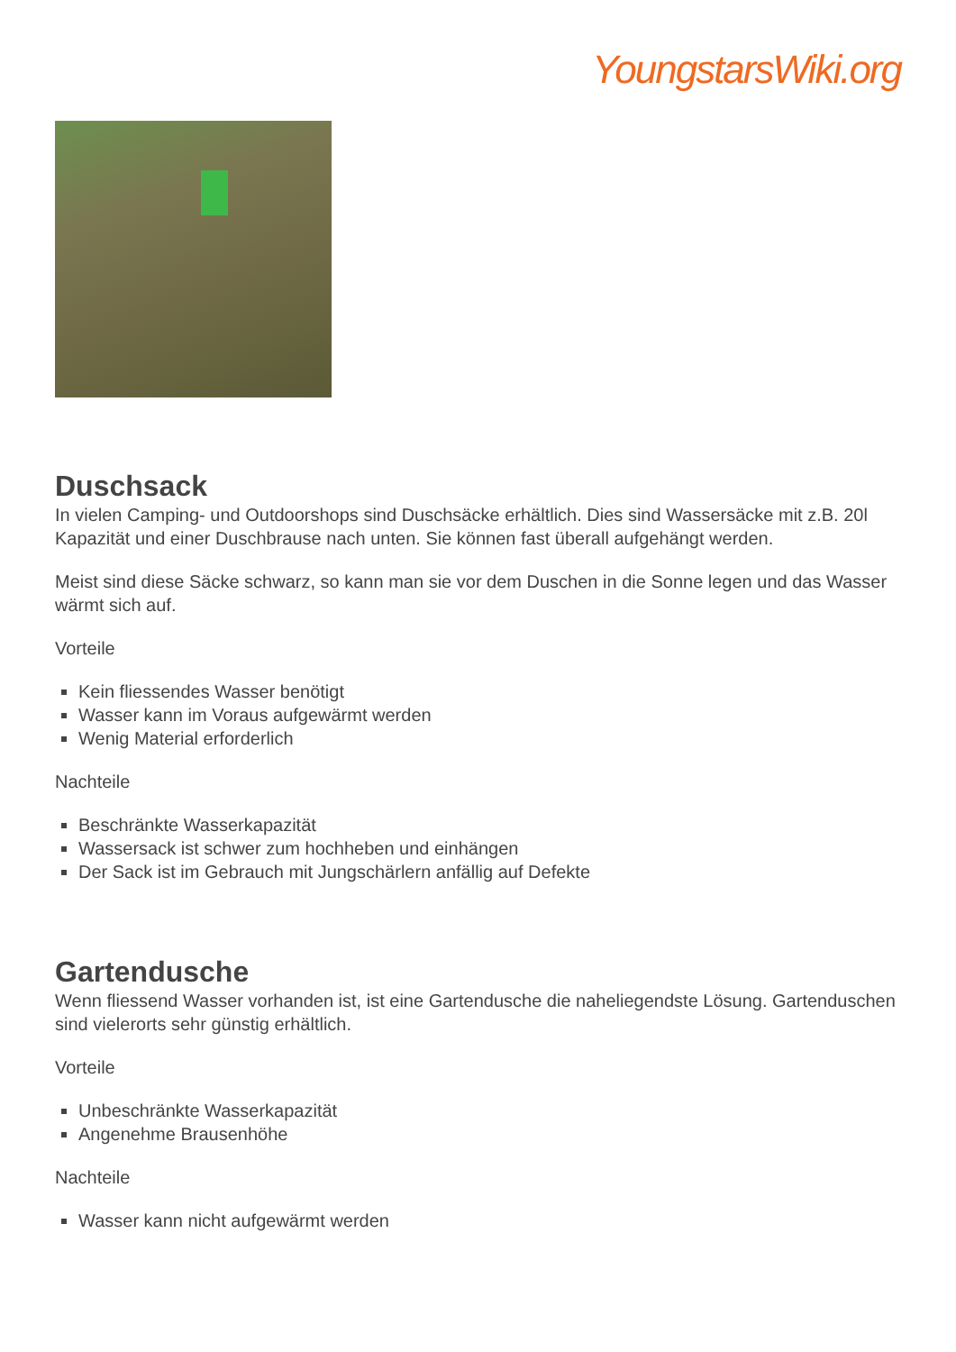YoungstarsWiki.org
Duschsack
In vielen Camping- und Outdoorshops sind Duschsäcke erhältlich. Dies sind Wassersäcke mit z.B. 20l Kapazität und einer Duschbrause nach unten. Sie können fast überall aufgehängt werden.
Meist sind diese Säcke schwarz, so kann man sie vor dem Duschen in die Sonne legen und das Wasser wärmt sich auf.
Vorteile
Kein fliessendes Wasser benötigt
Wasser kann im Voraus aufgewärmt werden
Wenig Material erforderlich
Nachteile
Beschränkte Wasserkapazität
Wassersack ist schwer zum hochheben und einhängen
Der Sack ist im Gebrauch mit Jungschärlern anfällig auf Defekte
Gartendusche
Wenn fliessend Wasser vorhanden ist, ist eine Gartendusche die naheliegendste Lösung. Gartenduschen sind vielerorts sehr günstig erhältlich.
Vorteile
Unbeschränkte Wasserkapazität
Angenehme Brausenhöhe
Nachteile
Wasser kann nicht aufgewärmt werden